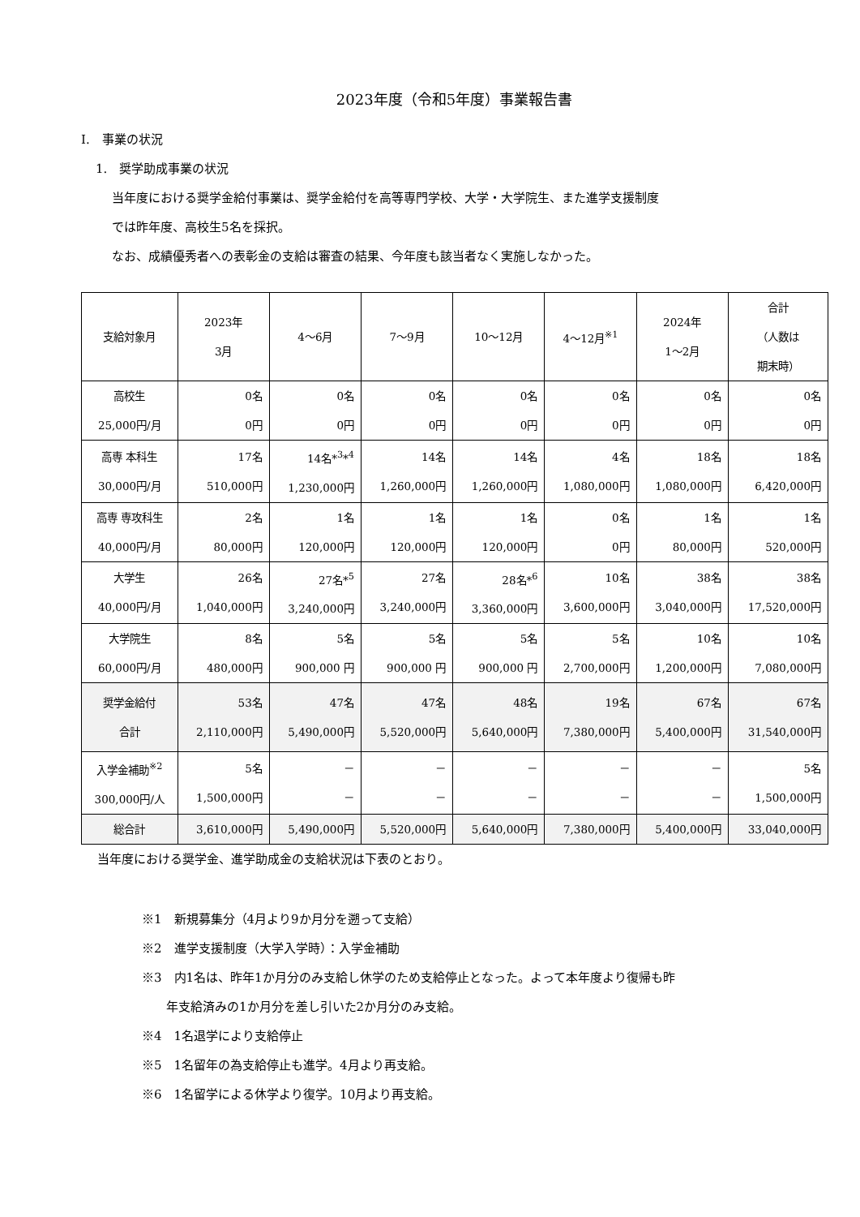2023年度（令和5年度）事業報告書
I.　事業の状況
1.　奨学助成事業の状況
当年度における奨学金給付事業は、奨学金給付を高等専門学校、大学・大学院生、また進学支援制度
では昨年度、高校生5名を採択。
なお、成績優秀者への表彰金の支給は審査の結果、今年度も該当者なく実施しなかった。
| 支給対象月 | 2023年 3月 | 4～6月 | 7～9月 | 10～12月 | 4～12月<sup>※1</sup> | 2024年 1～2月 | 合計 （人数は 期末時） |
| --- | --- | --- | --- | --- | --- | --- | --- |
| 高校生 25,000円/月 | 0名 0円 | 0名 0円 | 0名 0円 | 0名 0円 | 0名 0円 | 0名 0円 | 0名 0円 |
| 高専 本科生 30,000円/月 | 17名 510,000円 | 14名*<sup>3</sup>*<sup>4</sup> 1,230,000円 | 14名 1,260,000円 | 14名 1,260,000円 | 4名 1,080,000円 | 18名 1,080,000円 | 18名 6,420,000円 |
| 高専 専攻科生 40,000円/月 | 2名 80,000円 | 1名 120,000円 | 1名 120,000円 | 1名 120,000円 | 0名 0円 | 1名 80,000円 | 1名 520,000円 |
| 大学生 40,000円/月 | 26名 1,040,000円 | 27名*<sup>5</sup> 3,240,000円 | 27名 3,240,000円 | 28名*<sup>6</sup> 3,360,000円 | 10名 3,600,000円 | 38名 3,040,000円 | 38名 17,520,000円 |
| 大学院生 60,000円/月 | 8名 480,000円 | 5名 900,000 円 | 5名 900,000 円 | 5名 900,000 円 | 5名 2,700,000円 | 10名 1,200,000円 | 10名 7,080,000円 |
| 奨学金給付 合計 | 53名 2,110,000円 | 47名 5,490,000円 | 47名 5,520,000円 | 48名 5,640,000円 | 19名 7,380,000円 | 67名 5,400,000円 | 67名 31,540,000円 |
| 入学金補助<sup>※2</sup> 300,000円/人 | 5名 1,500,000円 | － － | － － | － － | － － | － － | 5名 1,500,000円 |
| 総合計 | 3,610,000円 | 5,490,000円 | 5,520,000円 | 5,640,000円 | 7,380,000円 | 5,400,000円 | 33,040,000円 |
当年度における奨学金、進学助成金の支給状況は下表のとおり。
※1　新規募集分（4月より9か月分を遡って支給）
※2　進学支援制度（大学入学時）：入学金補助
※3　内1名は、昨年1か月分のみ支給し休学のため支給停止となった。よって本年度より復帰も昨
　　年支給済みの1か月分を差し引いた2か月分のみ支給。
※4　1名退学により支給停止
※5　1名留年の為支給停止も進学。4月より再支給。
※6　1名留学による休学より復学。10月より再支給。